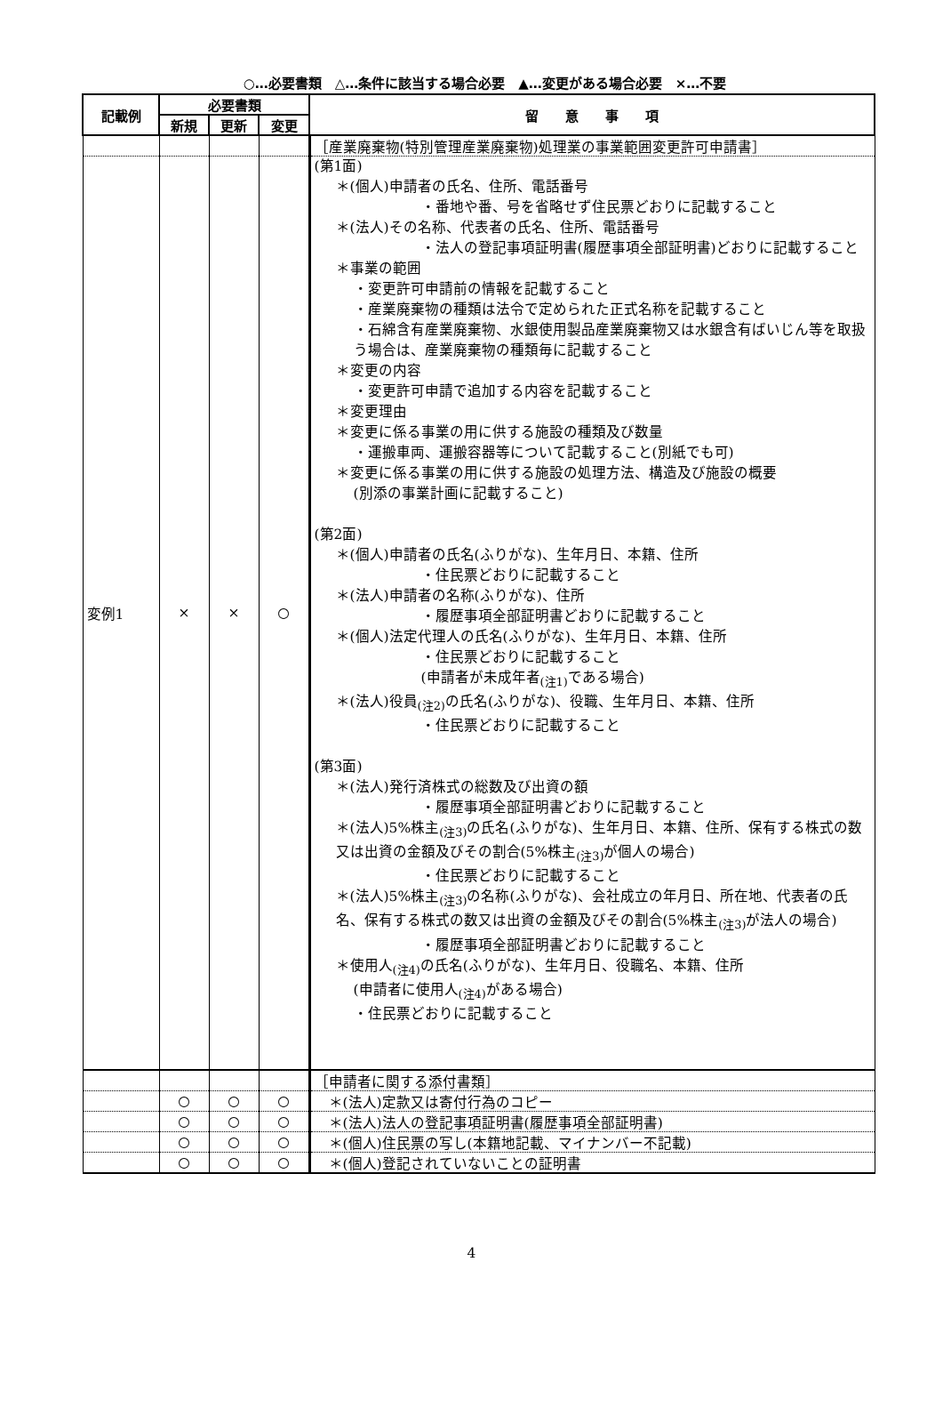○…必要書類　△…条件に該当する場合必要　▲…変更がある場合必要　×…不要
| 記載例 | 必要書類 | | | 留 意 事 項 |
| --- | --- | --- | --- | --- |
| | 新規 | 更新 | 変更 | |
| | | | | ［産業廃棄物(特別管理産業廃棄物)処理業の事業範囲変更許可申請書］ |
| 変例1 | × | × | ○ | (第1面) ＊(個人)申請者の氏名、住所、電話番号 ・番地や番、号を省略せず住民票どおりに記載すること ＊(法人)その名称、代表者の氏名、住所、電話番号 ・法人の登記事項証明書(履歴事項全部証明書)どおりに記載すること ＊事業の範囲 ・変更許可申請前の情報を記載すること ・産業廃棄物の種類は法令で定められた正式名称を記載すること ・石綿含有産業廃棄物、水銀使用製品産業廃棄物又は水銀含有ばいじん等を取扱う場合は、産業廃棄物の種類毎に記載すること ＊変更の内容 ・変更許可申請で追加する内容を記載すること ＊変更理由 ＊変更に係る事業の用に供する施設の種類及び数量 ・運搬車両、運搬容器等について記載すること(別紙でも可) ＊変更に係る事業の用に供する施設の処理方法、構造及び施設の概要 (別添の事業計画に記載すること) (第2面) ＊(個人)申請者の氏名(ふりがな)、生年月日、本籍、住所 ・住民票どおりに記載すること ＊(法人)申請者の名称(ふりがな)、住所 ・履歴事項全部証明書どおりに記載すること ＊(個人)法定代理人の氏名(ふりがな)、生年月日、本籍、住所 ・住民票どおりに記載すること (申請者が未成年者<sub>(注1)</sub>である場合) ＊(法人)役員<sub>(注2)</sub>の氏名(ふりがな)、役職、生年月日、本籍、住所 ・住民票どおりに記載すること (第3面) ＊(法人)発行済株式の総数及び出資の額 ・履歴事項全部証明書どおりに記載すること ＊(法人)5%株主<sub>(注3)</sub>の氏名(ふりがな)、生年月日、本籍、住所、保有する株式の数又は出資の金額及びその割合(5%株主<sub>(注3)</sub>が個人の場合) ・住民票どおりに記載すること ＊(法人)5%株主<sub>(注3)</sub>の名称(ふりがな)、会社成立の年月日、所在地、代表者の氏名、保有する株式の数又は出資の金額及びその割合(5%株主<sub>(注3)</sub>が法人の場合) ・履歴事項全部証明書どおりに記載すること ＊使用人<sub>(注4)</sub>の氏名(ふりがな)、生年月日、役職名、本籍、住所 (申請者に使用人<sub>(注4)</sub>がある場合) ・住民票どおりに記載すること |
| | | | | ［申請者に関する添付書類］ |
| | ○ | ○ | ○ | ＊(法人)定款又は寄付行為のコピー |
| | ○ | ○ | ○ | ＊(法人)法人の登記事項証明書(履歴事項全部証明書) |
| | ○ | ○ | ○ | ＊(個人)住民票の写し(本籍地記載、マイナンバー不記載) |
| | ○ | ○ | ○ | ＊(個人)登記されていないことの証明書 |
4